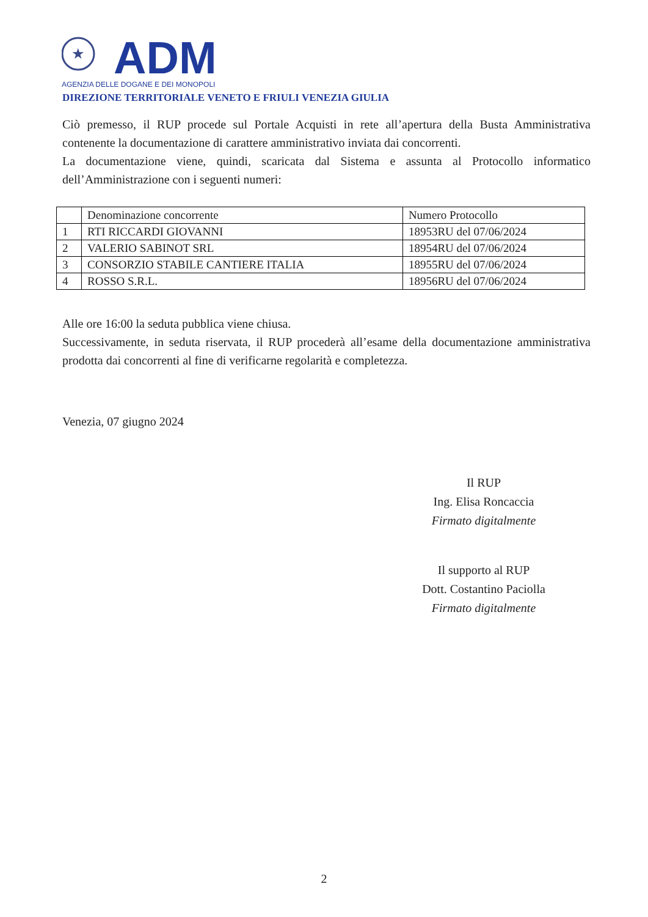★
ADM
AGENZIA DELLE DOGANE E DEI MONOPOLI
DIREZIONE TERRITORIALE VENETO E FRIULI VENEZIA GIULIA
Ciò premesso, il RUP procede sul Portale Acquisti in rete all’apertura della Busta Amministrativa contenente la documentazione di carattere amministrativo inviata dai concorrenti.
La documentazione viene, quindi, scaricata dal Sistema e assunta al Protocollo informatico dell’Amministrazione con i seguenti numeri:
| | Denominazione concorrente | Numero Protocollo |
| 1 | RTI RICCARDI GIOVANNI | 18953RU del 07/06/2024 |
| 2 | VALERIO SABINOT SRL | 18954RU del 07/06/2024 |
| 3 | CONSORZIO STABILE CANTIERE ITALIA | 18955RU del 07/06/2024 |
| 4 | ROSSO S.R.L. | 18956RU del 07/06/2024 |
Alle ore 16:00 la seduta pubblica viene chiusa.
Successivamente, in seduta riservata, il RUP procederà all’esame della documentazione amministrativa prodotta dai concorrenti al fine di verificarne regolarità e completezza.
Venezia, 07 giugno 2024
Il RUP
Ing. Elisa Roncaccia
Firmato digitalmente
Il supporto al RUP
Dott. Costantino Paciolla
Firmato digitalmente
2